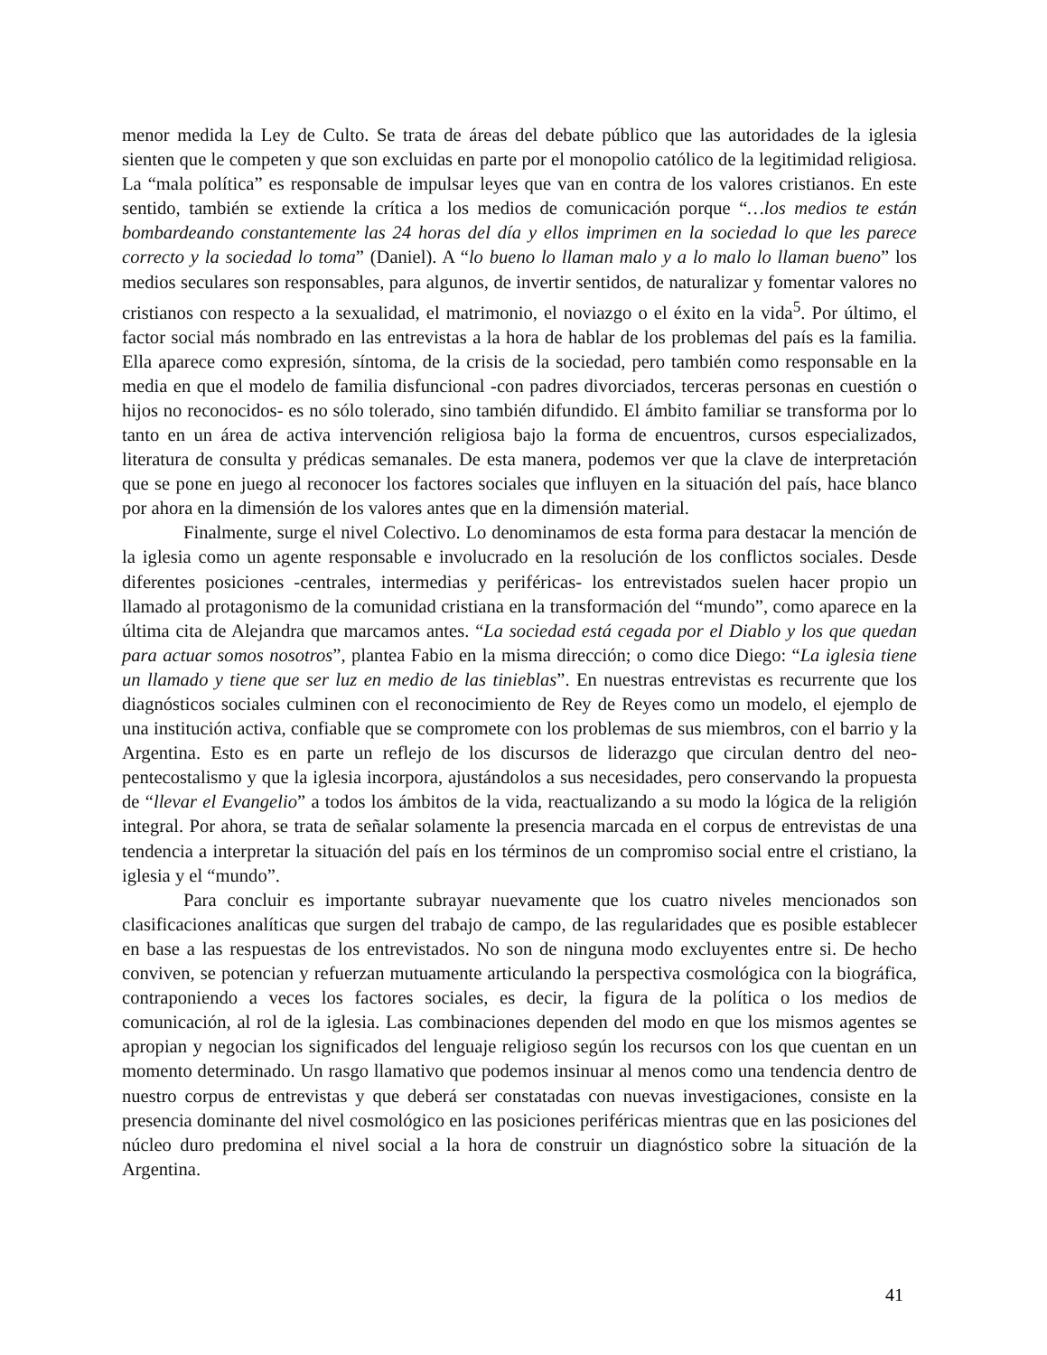menor medida la Ley de Culto. Se trata de áreas del debate público que las autoridades de la iglesia sienten que le competen y que son excluidas en parte por el monopolio católico de la legitimidad religiosa. La “mala política” es responsable de impulsar leyes que van en contra de los valores cristianos. En este sentido, también se extiende la crítica a los medios de comunicación porque “…los medios te están bombardeando constantemente las 24 horas del día y ellos imprimen en la sociedad lo que les parece correcto y la sociedad lo toma” (Daniel). A “lo bueno lo llaman malo y a lo malo lo llaman bueno” los medios seculares son responsables, para algunos, de invertir sentidos, de naturalizar y fomentar valores no cristianos con respecto a la sexualidad, el matrimonio, el noviazgo o el éxito en la vida<sup>5</sup>. Por último, el factor social más nombrado en las entrevistas a la hora de hablar de los problemas del país es la familia. Ella aparece como expresión, síntoma, de la crisis de la sociedad, pero también como responsable en la media en que el modelo de familia disfuncional -con padres divorciados, terceras personas en cuestión o hijos no reconocidos- es no sólo tolerado, sino también difundido. El ámbito familiar se transforma por lo tanto en un área de activa intervención religiosa bajo la forma de encuentros, cursos especializados, literatura de consulta y prédicas semanales. De esta manera, podemos ver que la clave de interpretación que se pone en juego al reconocer los factores sociales que influyen en la situación del país, hace blanco por ahora en la dimensión de los valores antes que en la dimensión material.
Finalmente, surge el nivel Colectivo. Lo denominamos de esta forma para destacar la mención de la iglesia como un agente responsable e involucrado en la resolución de los conflictos sociales. Desde diferentes posiciones -centrales, intermedias y periféricas- los entrevistados suelen hacer propio un llamado al protagonismo de la comunidad cristiana en la transformación del “mundo”, como aparece en la última cita de Alejandra que marcamos antes. “La sociedad está cegada por el Diablo y los que quedan para actuar somos nosotros”, plantea Fabio en la misma dirección; o como dice Diego: “La iglesia tiene un llamado y tiene que ser luz en medio de las tinieblas”. En nuestras entrevistas es recurrente que los diagnósticos sociales culminen con el reconocimiento de Rey de Reyes como un modelo, el ejemplo de una institución activa, confiable que se compromete con los problemas de sus miembros, con el barrio y la Argentina. Esto es en parte un reflejo de los discursos de liderazgo que circulan dentro del neo-pentecostalismo y que la iglesia incorpora, ajustándolos a sus necesidades, pero conservando la propuesta de “llevar el Evangelio” a todos los ámbitos de la vida, reactualizando a su modo la lógica de la religión integral. Por ahora, se trata de señalar solamente la presencia marcada en el corpus de entrevistas de una tendencia a interpretar la situación del país en los términos de un compromiso social entre el cristiano, la iglesia y el “mundo”.
Para concluir es importante subrayar nuevamente que los cuatro niveles mencionados son clasificaciones analíticas que surgen del trabajo de campo, de las regularidades que es posible establecer en base a las respuestas de los entrevistados. No son de ninguna modo excluyentes entre si. De hecho conviven, se potencian y refuerzan mutuamente articulando la perspectiva cosmológica con la biográfica, contraponiendo a veces los factores sociales, es decir, la figura de la política o los medios de comunicación, al rol de la iglesia. Las combinaciones dependen del modo en que los mismos agentes se apropian y negocian los significados del lenguaje religioso según los recursos con los que cuentan en un momento determinado. Un rasgo llamativo que podemos insinuar al menos como una tendencia dentro de nuestro corpus de entrevistas y que deberá ser constatadas con nuevas investigaciones, consiste en la presencia dominante del nivel cosmológico en las posiciones periféricas mientras que en las posiciones del núcleo duro predomina el nivel social a la hora de construir un diagnóstico sobre la situación de la Argentina.
41